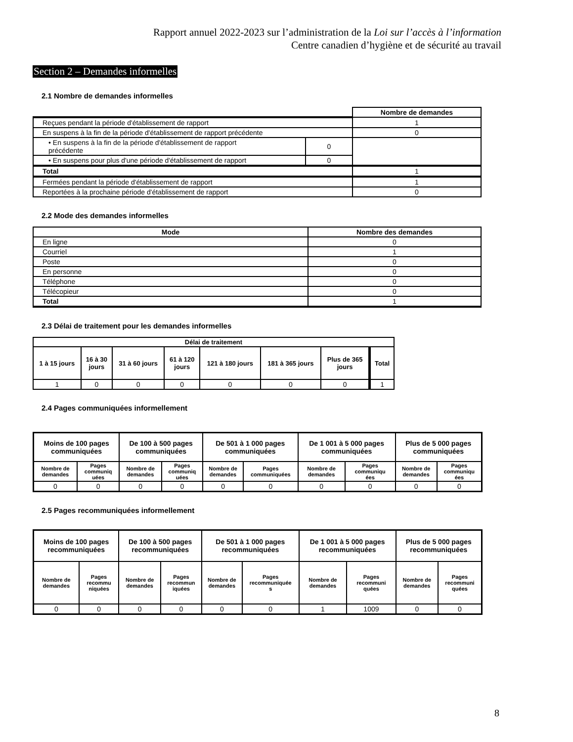Rapport annuel 2022-2023 sur l’administration de la Loi sur l’accès à l’information
Centre canadien d’hygiène et de sécurité au travail
Section 2 – Demandes informelles
2.1 Nombre de demandes informelles
| | | Nombre de demandes |
| Reçues pendant la période d'établissement de rapport | | 1 |
| En suspens à la fin de la période d'établissement de rapport précédente | | 0 |
| • En suspens à la fin de la période d'établissement de rapport précédente | 0 | |
| • En suspens pour plus d'une période d'établissement de rapport | 0 | |
| Total | | 1 |
| Fermées pendant la période d'établissement de rapport | | 1 |
| Reportées à la prochaine période d'établissement de rapport | | 0 |
2.2 Mode des demandes informelles
| Mode | Nombre des demandes |
| --- | --- |
| En ligne | 0 |
| Courriel | 1 |
| Poste | 0 |
| En personne | 0 |
| Téléphone | 0 |
| Télécopieur | 0 |
| Total | 1 |
2.3 Délai de traitement pour les demandes informelles
| Délai de traitement | | | | | | | |
| --- | --- | --- | --- | --- | --- | --- | --- |
| 1 à 15 jours | 16 à 30 jours | 31 à 60 jours | 61 à 120 jours | 121 à 180 jours | 181 à 365 jours | Plus de 365 jours | Total |
| 1 | 0 | 0 | 0 | 0 | 0 | 0 | 1 |
2.4 Pages communiquées informellement
| Moins de 100 pages communiquées | | De 100 à 500 pages communiquées | | De 501 à 1 000 pages communiquées | | De 1 001 à 5 000 pages communiquées | | Plus de 5 000 pages communiquées | |
| --- | --- | --- | --- | --- | --- | --- | --- | --- | --- |
| Nombre de demandes | Pages communiq uées | Nombre de demandes | Pages communiq uées | Nombre de demandes | Pages communiquées | Nombre de demandes | Pages communiqu ées | Nombre de demandes | Pages communiqu ées |
| 0 | 0 | 0 | 0 | 0 | 0 | 0 | 0 | 0 | 0 |
2.5 Pages recommuniquées informellement
| Moins de 100 pages recommuniquées | | De 100 à 500 pages recommuniquées | | De 501 à 1 000 pages recommuniquées | | De 1 001 à 5 000 pages recommuniquées | | Plus de 5 000 pages recommuniquées | |
| --- | --- | --- | --- | --- | --- | --- | --- | --- | --- |
| Nombre de demandes | Pages recommu niquées | Nombre de demandes | Pages recommun iquées | Nombre de demandes | Pages recommuniquée s | Nombre de demandes | Pages recommuni quées | Nombre de demandes | Pages recommuni quées |
| 0 | 0 | 0 | 0 | 0 | 0 | 1 | 1009 | 0 | 0 |
8